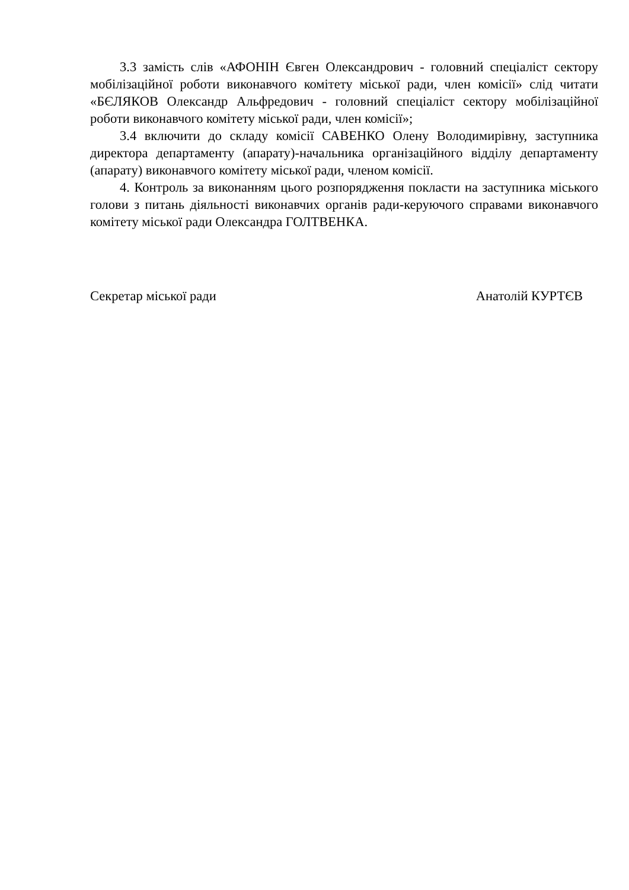3.3 замість слів «АФОНІН Євген Олександрович - головний спеціаліст сектору мобілізаційної роботи виконавчого комітету міської ради, член комісії» слід читати «БЄЛЯКОВ Олександр Альфредович - головний спеціаліст сектору мобілізаційної роботи виконавчого комітету міської ради, член комісії»;
3.4 включити до складу комісії САВЕНКО Олену Володимирівну, заступника директора департаменту (апарату)-начальника організаційного відділу департаменту (апарату) виконавчого комітету міської ради, членом комісії.
4. Контроль за виконанням цього розпорядження покласти на заступника міського голови з питань діяльності виконавчих органів ради-керуючого справами виконавчого комітету міської ради Олександра ГОЛТВЕНКА.
Секретар міської ради Анатолій КУРТЄВ